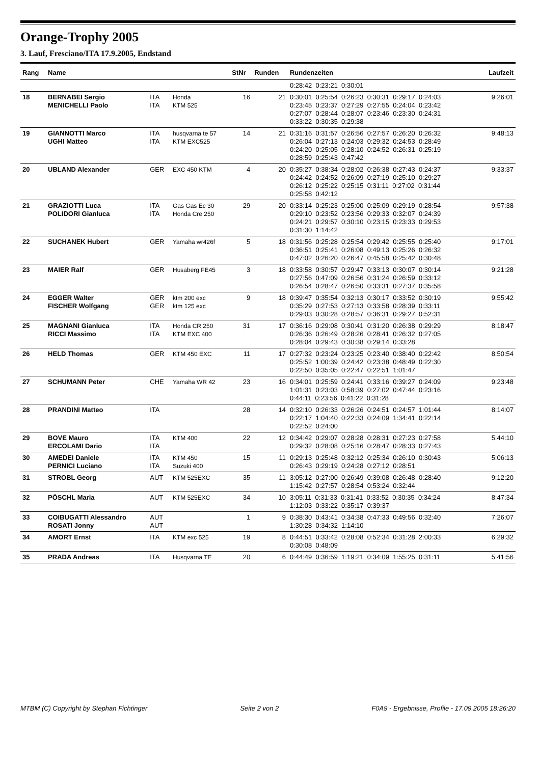Orange-Trophy 2005
3. Lauf, Fresciano/ITA 17.9.2005, Endstand
| Rang | Name | | | StNr | Runden | Rundenzeiten | Laufzeit |
| --- | --- | --- | --- | --- | --- | --- | --- |
| | | | | | | 0:28:42 0:23:21 0:30:01 | |
| 18 | BERNABEI Sergio MENICHELLI Paolo | ITA ITA | Honda KTM 525 | 16 | 21 | 0:30:01 0:25:54 0:26:23 0:30:31 0:29:17 0:24:03 0:23:45 0:23:37 0:27:29 0:27:55 0:24:04 0:23:42 0:27:07 0:28:44 0:28:07 0:23:46 0:23:30 0:24:31 0:33:22 0:30:35 0:29:38 | 9:26:01 |
| 19 | GIANNOTTI Marco UGHI Matteo | ITA ITA | husqvarna te 57 KTM EXC525 | 14 | 21 | 0:31:16 0:31:57 0:26:56 0:27:57 0:26:20 0:26:32 0:26:04 0:27:13 0:24:03 0:29:32 0:24:53 0:28:49 0:24:20 0:25:05 0:28:10 0:24:52 0:26:31 0:25:19 0:28:59 0:25:43 0:47:42 | 9:48:13 |
| 20 | UBLAND Alexander | GER | EXC 450 KTM | 4 | 20 | 0:35:27 0:38:34 0:28:02 0:26:38 0:27:43 0:24:37 0:24:42 0:24:52 0:26:09 0:27:19 0:25:10 0:29:27 0:26:12 0:25:22 0:25:15 0:31:11 0:27:02 0:31:44 0:25:58 0:42:12 | 9:33:37 |
| 21 | GRAZIOTTI Luca POLIDORI Gianluca | ITA ITA | Gas Gas Ec 30 Honda Cre 250 | 29 | 20 | 0:33:14 0:25:23 0:25:00 0:25:09 0:29:19 0:28:54 0:29:10 0:23:52 0:23:56 0:29:33 0:32:07 0:24:39 0:24:21 0:29:57 0:30:10 0:23:15 0:23:33 0:29:53 0:31:30 1:14:42 | 9:57:38 |
| 22 | SUCHANEK Hubert | GER | Yamaha wr426f | 5 | 18 | 0:31:56 0:25:28 0:25:54 0:29:42 0:25:55 0:25:40 0:36:51 0:25:41 0:26:08 0:49:13 0:25:26 0:26:32 0:47:02 0:26:20 0:26:47 0:45:58 0:25:42 0:30:48 | 9:17:01 |
| 23 | MAIER Ralf | GER | Husaberg FE45 | 3 | 18 | 0:33:58 0:30:57 0:29:47 0:33:13 0:30:07 0:30:14 0:27:56 0:47:09 0:26:56 0:31:24 0:26:59 0:33:12 0:26:54 0:28:47 0:26:50 0:33:31 0:27:37 0:35:58 | 9:21:28 |
| 24 | EGGER Walter FISCHER Wolfgang | GER GER | ktm 200 exc ktm 125 exc | 9 | 18 | 0:39:47 0:35:54 0:32:13 0:30:17 0:33:52 0:30:19 0:35:29 0:27:53 0:27:13 0:33:58 0:28:39 0:33:11 0:29:03 0:30:28 0:28:57 0:36:31 0:29:27 0:52:31 | 9:55:42 |
| 25 | MAGNANI Gianluca RICCI Massimo | ITA ITA | Honda CR 250 KTM EXC 400 | 31 | 17 | 0:36:16 0:29:08 0:30:41 0:31:20 0:26:38 0:29:29 0:26:36 0:26:49 0:28:26 0:28:41 0:26:32 0:27:05 0:28:04 0:29:43 0:30:38 0:29:14 0:33:28 | 8:18:47 |
| 26 | HELD Thomas | GER | KTM 450 EXC | 11 | 17 | 0:27:32 0:23:24 0:23:25 0:23:40 0:38:40 0:22:42 0:25:52 1:00:39 0:24:42 0:23:38 0:48:49 0:22:30 0:22:50 0:35:05 0:22:47 0:22:51 1:01:47 | 8:50:54 |
| 27 | SCHUMANN Peter | CHE | Yamaha WR 42 | 23 | 16 | 0:34:01 0:25:59 0:24:41 0:33:16 0:39:27 0:24:09 1:01:31 0:23:03 0:58:39 0:27:02 0:47:44 0:23:16 0:44:11 0:23:56 0:41:22 0:31:28 | 9:23:48 |
| 28 | PRANDINI Matteo | ITA | | 28 | 14 | 0:32:10 0:26:33 0:26:26 0:24:51 0:24:57 1:01:44 0:22:17 1:04:40 0:22:33 0:24:09 1:34:41 0:22:14 0:22:52 0:24:00 | 8:14:07 |
| 29 | BOVE Mauro ERCOLAMI Dario | ITA ITA | KTM 400 | 22 | 12 | 0:34:42 0:29:07 0:28:28 0:28:31 0:27:23 0:27:58 0:29:32 0:28:08 0:25:16 0:28:47 0:28:33 0:27:43 | 5:44:10 |
| 30 | AMEDEI Daniele PERNICI Luciano | ITA ITA | KTM 450 Suzuki 400 | 15 | 11 | 0:29:13 0:25:48 0:32:12 0:25:34 0:26:10 0:30:43 0:26:43 0:29:19 0:24:28 0:27:12 0:28:51 | 5:06:13 |
| 31 | STROBL Georg | AUT | KTM 525EXC | 35 | 11 | 3:05:12 0:27:00 0:26:49 0:39:08 0:26:48 0:28:40 1:15:42 0:27:57 0:28:54 0:53:24 0:32:44 | 9:12:20 |
| 32 | PÖSCHL Maria | AUT | KTM 525EXC | 34 | 10 | 3:05:11 0:31:33 0:31:41 0:33:52 0:30:35 0:34:24 1:12:03 0:33:22 0:35:17 0:39:37 | 8:47:34 |
| 33 | COIBUGATTI Alessandro ROSATI Jonny | AUT AUT | | 1 | 9 | 0:38:30 0:43:41 0:34:38 0:47:33 0:49:56 0:32:40 1:30:28 0:34:32 1:14:10 | 7:26:07 |
| 34 | AMORT Ernst | ITA | KTM exc 525 | 19 | 8 | 0:44:51 0:33:42 0:28:08 0:52:34 0:31:28 2:00:33 0:30:08 0:48:09 | 6:29:32 |
| 35 | PRADA Andreas | ITA | Husqvarna TE | 20 | 6 | 0:44:49 0:36:59 1:19:21 0:34:09 1:55:25 0:31:11 | 5:41:56 |
MTBM (C) Copyright by Stephan Fichtinger Seite 2 von 2 F0A9 - Ergebnisse, Profile - 17.09.2005 18:26:20